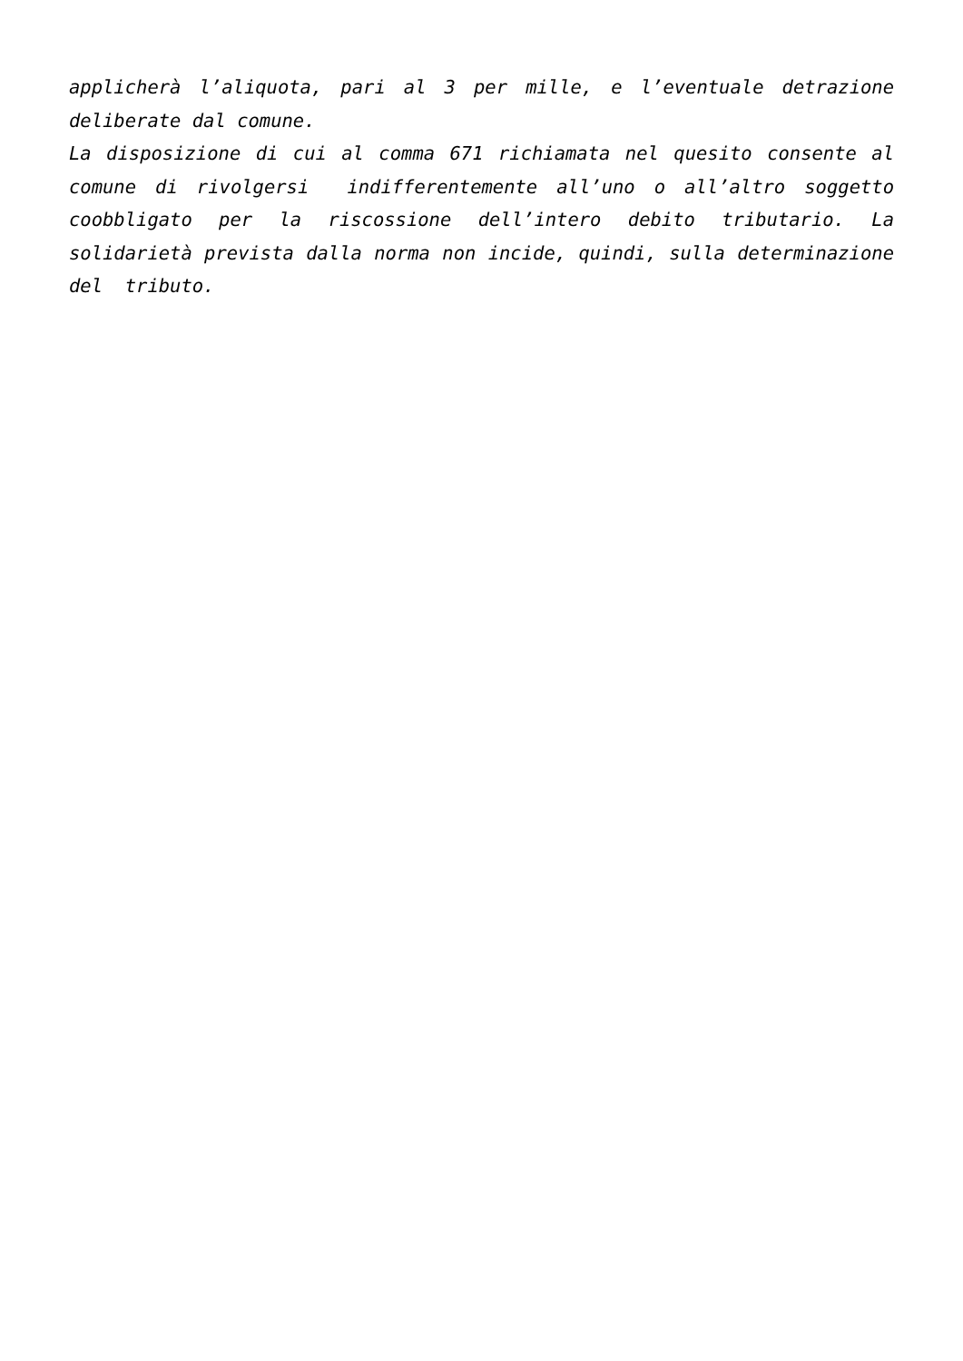applicherà l’aliquota, pari al 3 per mille, e l’eventuale detrazione deliberate dal comune.
La disposizione di cui al comma 671 richiamata nel quesito consente al comune di rivolgersi indifferentemente all’uno o all’altro soggetto coobbligato per la riscossione dell’intero debito tributario. La solidarietà prevista dalla norma non incide, quindi, sulla determinazione del tributo.